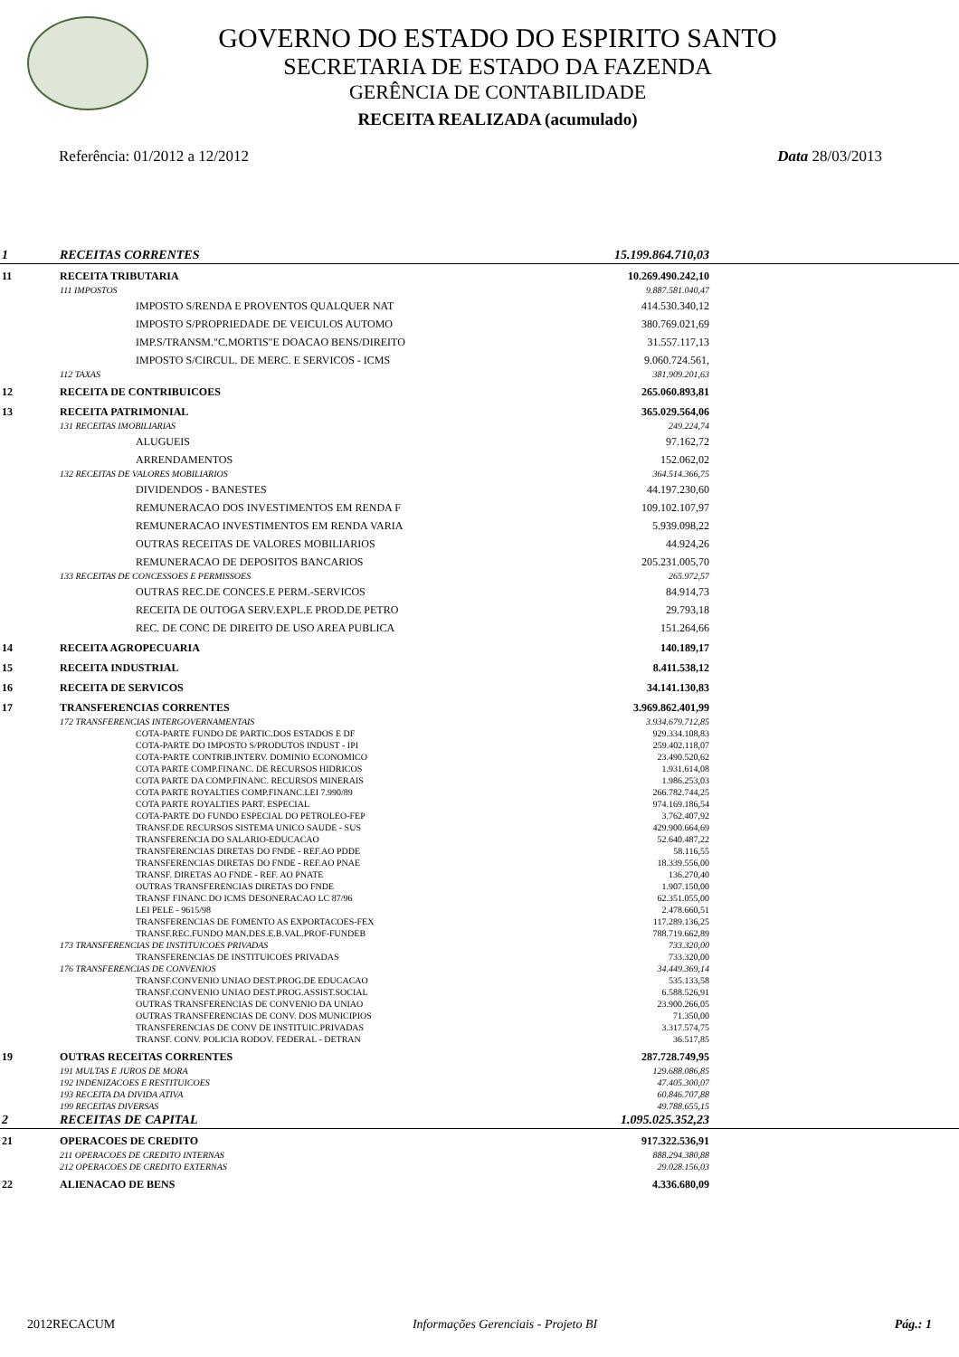GOVERNO DO ESTADO DO ESPIRITO SANTO
SECRETARIA DE ESTADO DA FAZENDA
GERÊNCIA DE CONTABILIDADE
RECEITA REALIZADA (acumulado)
Referência: 01/2012 a 12/2012 Data 28/03/2013
| 1 | RECEITAS CORRENTES | | 15.199.864.710,03 | |
| 11 | RECEITA TRIBUTARIA | | 10.269.490.242,10 | |
| | 111 IMPOSTOS | | 9.887.581.040,47 | |
| | | IMPOSTO S/RENDA E PROVENTOS QUALQUER NAT | 414.530.340,12 | |
| | | IMPOSTO S/PROPRIEDADE DE VEICULOS AUTOMO | 380.769.021,69 | |
| | | IMP.S/TRANSM."C.MORTIS"E DOACAO BENS/DIREITO | 31.557.117,13 | |
| | | IMPOSTO S/CIRCUL. DE MERC. E SERVICOS - ICMS | 9.060.724.561, | |
| | 112 TAXAS | | 381.909.201,63 | |
| 12 | RECEITA DE CONTRIBUICOES | | 265.060.893,81 | |
| 13 | RECEITA PATRIMONIAL | | 365.029.564,06 | |
| | 131 RECEITAS IMOBILIARIAS | | 249.224,74 | |
| | | ALUGUEIS | 97.162,72 | |
| | | ARRENDAMENTOS | 152.062,02 | |
| | 132 RECEITAS DE VALORES MOBILIARIOS | | 364.514.366,75 | |
| | | DIVIDENDOS - BANESTES | 44.197.230,60 | |
| | | REMUNERACAO DOS INVESTIMENTOS EM RENDA F | 109.102.107,97 | |
| | | REMUNERACAO INVESTIMENTOS EM RENDA VARIA | 5.939.098,22 | |
| | | OUTRAS RECEITAS DE VALORES MOBILIARIOS | 44.924,26 | |
| | | REMUNERACAO DE DEPOSITOS BANCARIOS | 205.231.005,70 | |
| | 133 RECEITAS DE CONCESSOES E PERMISSOES | | 265.972,57 | |
| | | OUTRAS REC.DE CONCES.E PERM.-SERVICOS | 84.914,73 | |
| | | RECEITA DE OUTOGA SERV.EXPL.E PROD.DE PETRO | 29.793,18 | |
| | | REC. DE CONC DE DIREITO DE USO AREA PUBLICA | 151.264,66 | |
| 14 | RECEITA AGROPECUARIA | | 140.189,17 | |
| 15 | RECEITA INDUSTRIAL | | 8.411.538,12 | |
| 16 | RECEITA DE SERVICOS | | 34.141.130,83 | |
| 17 | TRANSFERENCIAS CORRENTES | | 3.969.862.401,99 | |
| | 172 TRANSFERENCIAS INTERGOVERNAMENTAIS | | 3.934.679.712,85 | |
| | | COTA-PARTE FUNDO DE PARTIC.DOS ESTADOS E DF | 929.334.108,83 | |
| | | COTA-PARTE DO IMPOSTO S/PRODUTOS INDUST - IPI | 259.402.118,07 | |
| | | COTA-PARTE CONTRIB.INTERV. DOMINIO ECONOMICO | 23.490.520,62 | |
| | | COTA PARTE COMP.FINANC. DE RECURSOS HIDRICOS | 1.931.614,08 | |
| | | COTA PARTE DA COMP.FINANC. RECURSOS MINERAIS | 1.986.253,03 | |
| | | COTA PARTE ROYALTIES COMP.FINANC.LEI 7.990/89 | 266.782.744,25 | |
| | | COTA PARTE ROYALTIES PART. ESPECIAL | 974.169.186,54 | |
| | | COTA-PARTE DO FUNDO ESPECIAL DO PETROLEO-FEP | 3.762.407,92 | |
| | | TRANSF.DE RECURSOS SISTEMA UNICO SAUDE - SUS | 429.900.664,69 | |
| | | TRANSFERENCIA DO SALARIO-EDUCACAO | 52.640.487,22 | |
| | | TRANSFERENCIAS DIRETAS DO FNDE - REF.AO PDDE | 58.116,55 | |
| | | TRANSFERENCIAS DIRETAS DO FNDE - REF.AO PNAE | 18.339.556,00 | |
| | | TRANSF. DIRETAS AO FNDE - REF. AO PNATE | 136.270,40 | |
| | | OUTRAS TRANSFERENCIAS DIRETAS DO FNDE | 1.907.150,00 | |
| | | TRANSF FINANC DO ICMS DESONERACAO LC 87/96 | 62.351.055,00 | |
| | | LEI PELE - 9615/98 | 2.478.660,51 | |
| | | TRANSFERENCIAS DE FOMENTO AS EXPORTACOES-FEX | 117.289.136,25 | |
| | | TRANSF.REC.FUNDO MAN.DES.E.B.VAL.PROF-FUNDEB | 788.719.662,89 | |
| | 173 TRANSFERENCIAS DE INSTITUICOES PRIVADAS | | 733.320,00 | |
| | | TRANSFERENCIAS DE INSTITUICOES PRIVADAS | 733.320,00 | |
| | 176 TRANSFERENCIAS DE CONVENIOS | | 34.449.369,14 | |
| | | TRANSF.CONVENIO UNIAO DEST.PROG.DE EDUCACAO | 535.133,58 | |
| | | TRANSF.CONVENIO UNIAO DEST.PROG.ASSIST.SOCIAL | 6.588.526,91 | |
| | | OUTRAS TRANSFERENCIAS DE CONVENIO DA UNIAO | 23.900.266,05 | |
| | | OUTRAS TRANSFERENCIAS DE CONV. DOS MUNICIPIOS | 71.350,00 | |
| | | TRANSFERENCIAS DE CONV DE INSTITUIC.PRIVADAS | 3.317.574,75 | |
| | | TRANSF. CONV. POLICIA RODOV. FEDERAL - DETRAN | 36.517,85 | |
| 19 | OUTRAS RECEITAS CORRENTES | | 287.728.749,95 | |
| | 191 MULTAS E JUROS DE MORA | | 129.688.086,85 | |
| | 192 INDENIZACOES E RESTITUICOES | | 47.405.300,07 | |
| | 193 RECEITA DA DIVIDA ATIVA | | 60.846.707,88 | |
| | 199 RECEITAS DIVERSAS | | 49.788.655,15 | |
| 2 | RECEITAS DE CAPITAL | | 1.095.025.352,23 | |
| 21 | OPERACOES DE CREDITO | | 917.322.536,91 | |
| | 211 OPERACOES DE CREDITO INTERNAS | | 888.294.380,88 | |
| | 212 OPERACOES DE CREDITO EXTERNAS | | 29.028.156,03 | |
| 22 | ALIENACAO DE BENS | | 4.336.680,09 | |
2012RECACUM Informações Gerenciais - Projeto BI Pág.: 1